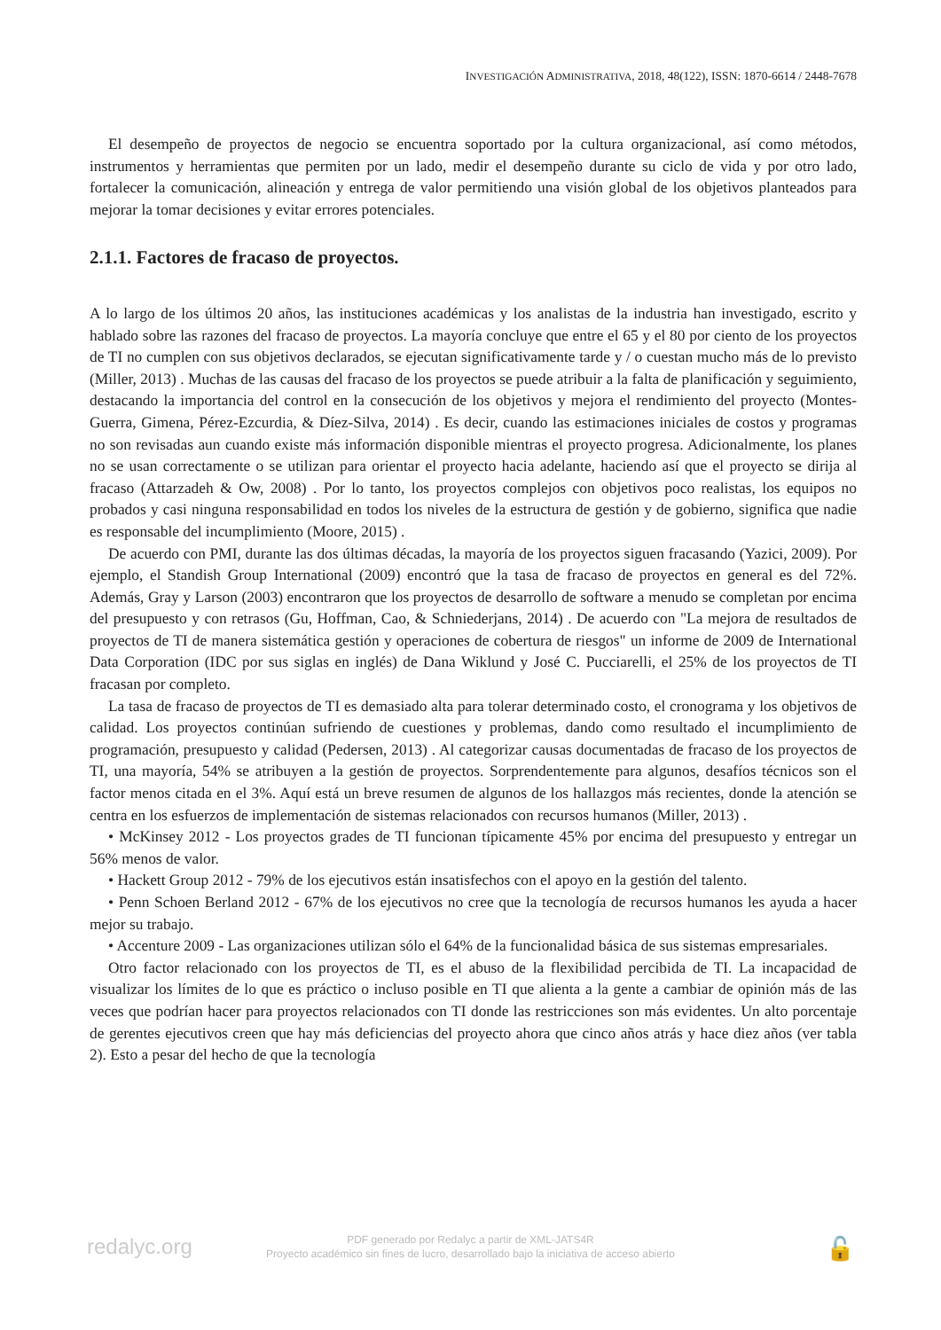INVESTIGACIÓN ADMINISTRATIVA, 2018, 48(122), ISSN: 1870-6614 / 2448-7678
El desempeño de proyectos de negocio se encuentra soportado por la cultura organizacional, así como métodos, instrumentos y herramientas que permiten por un lado, medir el desempeño durante su ciclo de vida y por otro lado, fortalecer la comunicación, alineación y entrega de valor permitiendo una visión global de los objetivos planteados para mejorar la tomar decisiones y evitar errores potenciales.
2.1.1. Factores de fracaso de proyectos.
A lo largo de los últimos 20 años, las instituciones académicas y los analistas de la industria han investigado, escrito y hablado sobre las razones del fracaso de proyectos. La mayoría concluye que entre el 65 y el 80 por ciento de los proyectos de TI no cumplen con sus objetivos declarados, se ejecutan significativamente tarde y / o cuestan mucho más de lo previsto (Miller, 2013) . Muchas de las causas del fracaso de los proyectos se puede atribuir a la falta de planificación y seguimiento, destacando la importancia del control en la consecución de los objetivos y mejora el rendimiento del proyecto (Montes-Guerra, Gimena, Pérez-Ezcurdia, & Díez-Silva, 2014) . Es decir, cuando las estimaciones iniciales de costos y programas no son revisadas aun cuando existe más información disponible mientras el proyecto progresa. Adicionalmente, los planes no se usan correctamente o se utilizan para orientar el proyecto hacia adelante, haciendo así que el proyecto se dirija al fracaso (Attarzadeh & Ow, 2008) . Por lo tanto, los proyectos complejos con objetivos poco realistas, los equipos no probados y casi ninguna responsabilidad en todos los niveles de la estructura de gestión y de gobierno, significa que nadie es responsable del incumplimiento (Moore, 2015) .
De acuerdo con PMI, durante las dos últimas décadas, la mayoría de los proyectos siguen fracasando (Yazici, 2009). Por ejemplo, el Standish Group International (2009) encontró que la tasa de fracaso de proyectos en general es del 72%. Además, Gray y Larson (2003) encontraron que los proyectos de desarrollo de software a menudo se completan por encima del presupuesto y con retrasos (Gu, Hoffman, Cao, & Schniederjans, 2014) . De acuerdo con "La mejora de resultados de proyectos de TI de manera sistemática gestión y operaciones de cobertura de riesgos" un informe de 2009 de International Data Corporation (IDC por sus siglas en inglés) de Dana Wiklund y José C. Pucciarelli, el 25% de los proyectos de TI fracasan por completo.
La tasa de fracaso de proyectos de TI es demasiado alta para tolerar determinado costo, el cronograma y los objetivos de calidad. Los proyectos continúan sufriendo de cuestiones y problemas, dando como resultado el incumplimiento de programación, presupuesto y calidad (Pedersen, 2013) . Al categorizar causas documentadas de fracaso de los proyectos de TI, una mayoría, 54% se atribuyen a la gestión de proyectos. Sorprendentemente para algunos, desafíos técnicos son el factor menos citada en el 3%. Aquí está un breve resumen de algunos de los hallazgos más recientes, donde la atención se centra en los esfuerzos de implementación de sistemas relacionados con recursos humanos (Miller, 2013) .
• McKinsey 2012 - Los proyectos grades de TI funcionan típicamente 45% por encima del presupuesto y entregar un 56% menos de valor.
• Hackett Group 2012 - 79% de los ejecutivos están insatisfechos con el apoyo en la gestión del talento.
• Penn Schoen Berland 2012 - 67% de los ejecutivos no cree que la tecnología de recursos humanos les ayuda a hacer mejor su trabajo.
• Accenture 2009 - Las organizaciones utilizan sólo el 64% de la funcionalidad básica de sus sistemas empresariales.
Otro factor relacionado con los proyectos de TI, es el abuso de la flexibilidad percibida de TI. La incapacidad de visualizar los límites de lo que es práctico o incluso posible en TI que alienta a la gente a cambiar de opinión más de las veces que podrían hacer para proyectos relacionados con TI donde las restricciones son más evidentes. Un alto porcentaje de gerentes ejecutivos creen que hay más deficiencias del proyecto ahora que cinco años atrás y hace diez años (ver tabla 2). Esto a pesar del hecho de que la tecnología
redalyc.org
PDF generado por Redalyc a partir de XML-JATS4R
Proyecto académico sin fines de lucro, desarrollado bajo la iniciativa de acceso abierto
🔓